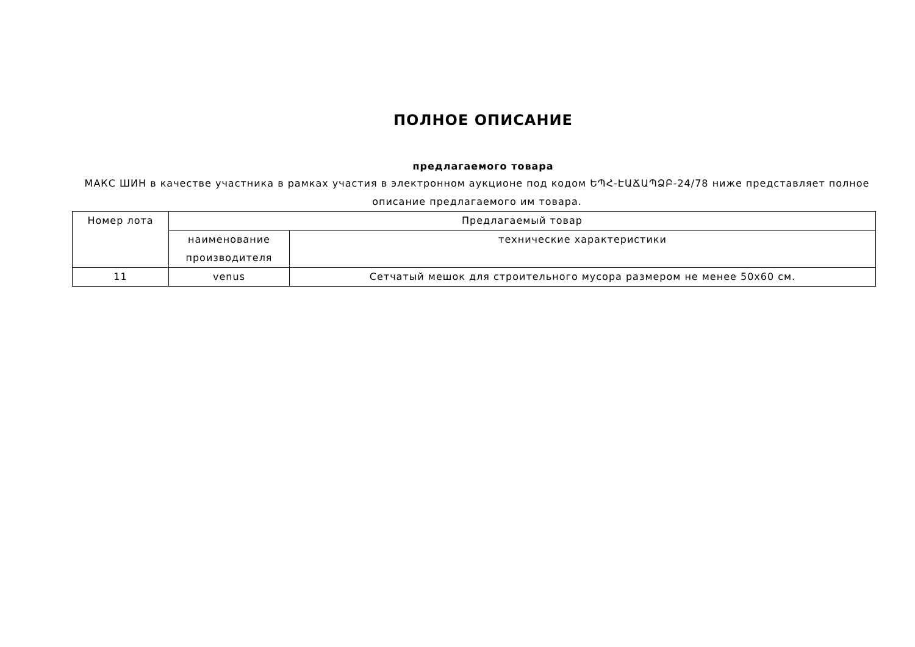ПОЛНОЕ ОПИСАНИЕ
предлагаемого товара
МАКС ШИН в качестве участника в рамках участия в электронном аукционе под кодом ԵՊՀ-ԷԱՃԱՊՁԲ-24/78 ниже представляет полное описание предлагаемого им товара.
| Номер лота | Предлагаемый товар | |
| --- | --- | --- |
| | наименование производителя | технические характеристики |
| 11 | venus | Сетчатый мешок для строительного мусора размером не менее 50х60 см. |